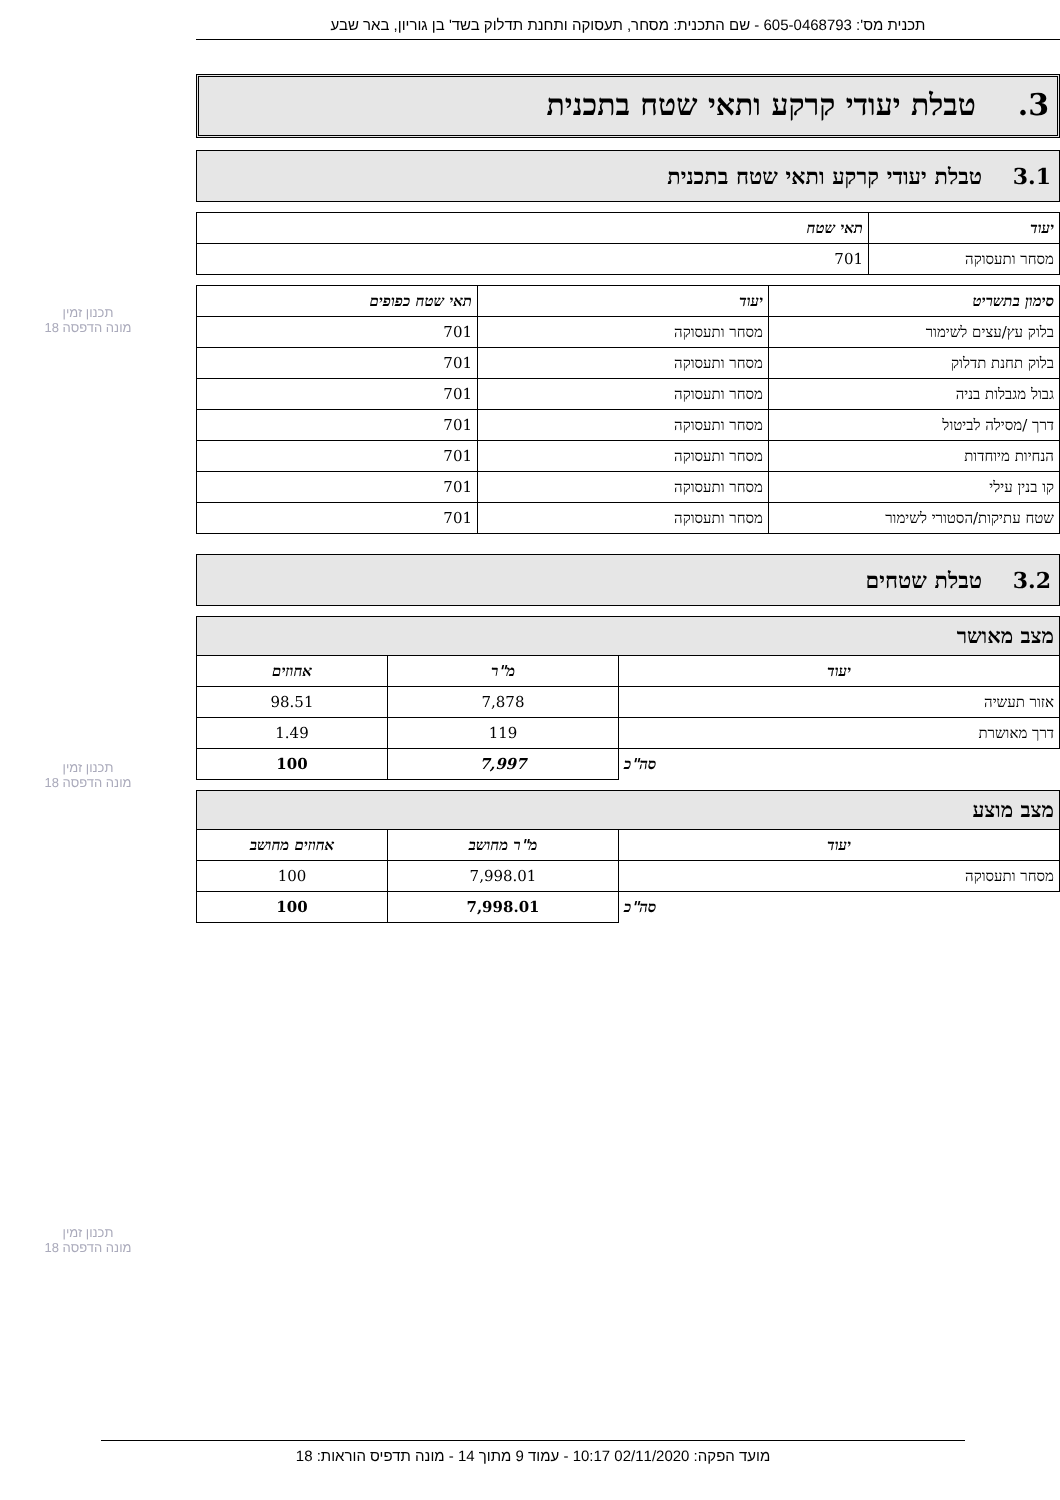תכנית מס': 605-0468793 - שם התכנית: מסחר, תעסוקה ותחנת תדלוק בשד' בן גוריון, באר שבע
3. טבלת יעודי קרקע ותאי שטח בתכנית
3.1 טבלת יעודי קרקע ותאי שטח בתכנית
| יעוד | תאי שטח |
| --- | --- |
| מסחר ותעסוקה | 701 |
| סימון בתשריט | יעוד | תאי שטח כפופים |
| --- | --- | --- |
| בלוק עץ/עצים לשימור | מסחר ותעסוקה | 701 |
| בלוק תחנת תדלוק | מסחר ותעסוקה | 701 |
| גבול מגבלות בניה | מסחר ותעסוקה | 701 |
| דרך /מסילה לביטול | מסחר ותעסוקה | 701 |
| הנחיות מיוחדות | מסחר ותעסוקה | 701 |
| קו בנין עילי | מסחר ותעסוקה | 701 |
| שטח עתיקות/הסטורי לשימור | מסחר ותעסוקה | 701 |
3.2 טבלת שטחים
| מצב מאושר | | |
| --- | --- | --- |
| יעוד | מ"ר | אחוזים |
| אזור תעשיה | 7,878 | 98.51 |
| דרך מאושרת | 119 | 1.49 |
| סה"כ | 7,997 | 100 |
| מצב מוצע | | |
| --- | --- | --- |
| יעוד | מ"ר מחושב | אחוזים מחושב |
| מסחר ותעסוקה | 7,998.01 | 100 |
| סה"כ | 7,998.01 | 100 |
תכנון זמין
מונה הדפסה 18
תכנון זמין
מונה הדפסה 18
תכנון זמין
מונה הדפסה 18
מועד הפקה: 02/11/2020 10:17 - עמוד 9 מתוך 14 - מונה תדפיס הוראות: 18